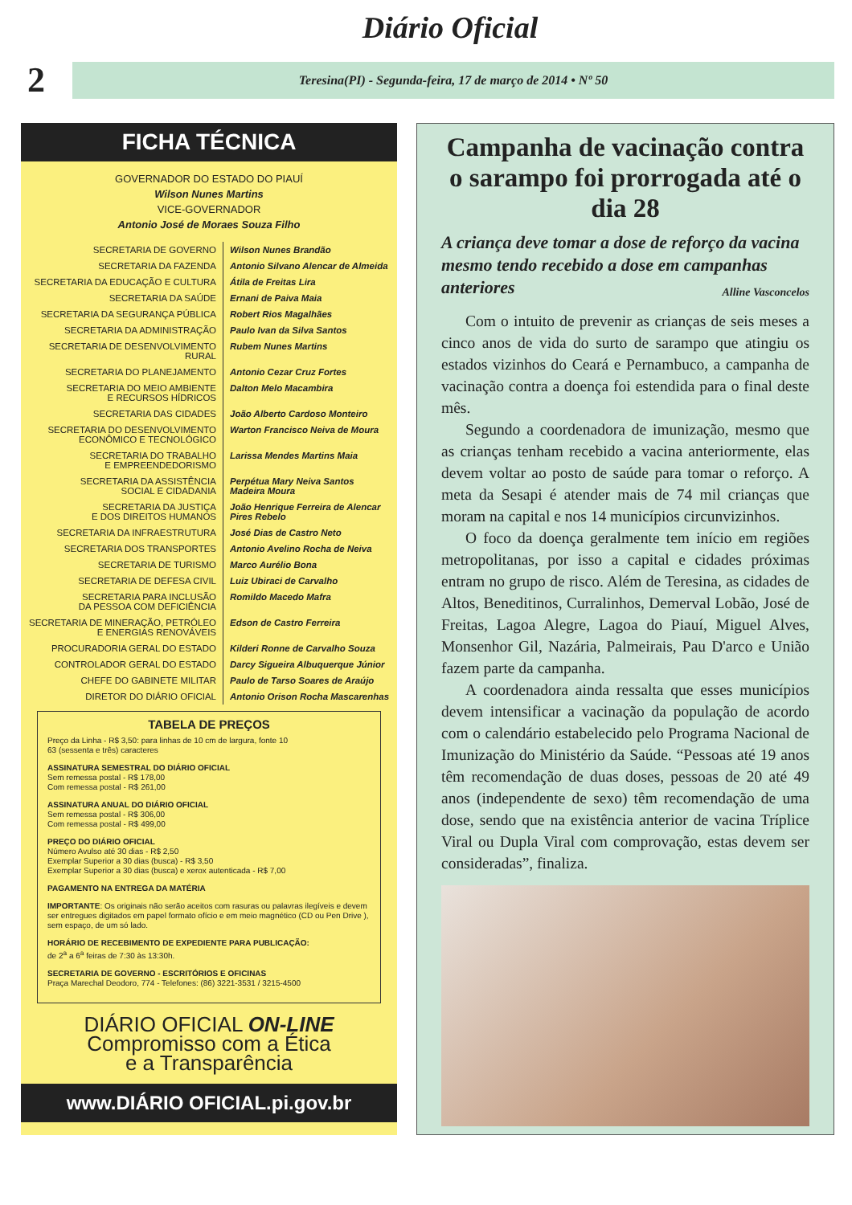Diário Oficial
2
Teresina(PI) - Segunda-feira, 17 de março de 2014 • Nº 50
FICHA TÉCNICA
GOVERNADOR DO ESTADO DO PIAUÍ
Wilson Nunes Martins
VICE-GOVERNADOR
Antonio José de Moraes Souza Filho
| SECRETARIA DE GOVERNO | Wilson Nunes Brandão |
| SECRETARIA DA FAZENDA | Antonio Silvano Alencar de Almeida |
| SECRETARIA DA EDUCAÇÃO E CULTURA | Átila de Freitas Lira |
| SECRETARIA DA SAÚDE | Ernani de Paiva Maia |
| SECRETARIA DA SEGURANÇA PÚBLICA | Robert Rios Magalhães |
| SECRETARIA DA ADMINISTRAÇÃO | Paulo Ivan da Silva Santos |
| SECRETARIA DE DESENVOLVIMENTO RURAL | Rubem Nunes Martins |
| SECRETARIA DO PLANEJAMENTO | Antonio Cezar Cruz Fortes |
| SECRETARIA DO MEIO AMBIENTE E RECURSOS HÍDRICOS | Dalton Melo Macambira |
| SECRETARIA DAS CIDADES | João Alberto Cardoso Monteiro |
| SECRETARIA DO DESENVOLVIMENTO ECONÔMICO E TECNOLÓGICO | Warton Francisco Neiva de Moura |
| SECRETARIA DO TRABALHO E EMPREENDEDORISMO | Larissa Mendes Martins Maia |
| SECRETARIA DA ASSISTÊNCIA SOCIAL E CIDADANIA | Perpétua Mary Neiva Santos Madeira Moura |
| SECRETARIA DA JUSTIÇA E DOS DIREITOS HUMANOS | João Henrique Ferreira de Alencar Pires Rebelo |
| SECRETARIA DA INFRAESTRUTURA | José Dias de Castro Neto |
| SECRETARIA DOS TRANSPORTES | Antonio Avelino Rocha de Neiva |
| SECRETARIA DE TURISMO | Marco Aurélio Bona |
| SECRETARIA DE DEFESA CIVIL | Luiz Ubiraci de Carvalho |
| SECRETARIA PARA INCLUSÃO DA PESSOA COM DEFICIÊNCIA | Romildo Macedo Mafra |
| SECRETARIA DE MINERAÇÃO, PETRÓLEO E ENERGIAS RENOVÁVEIS | Edson de Castro Ferreira |
| PROCURADORIA GERAL DO ESTADO | Kilderi Ronne de Carvalho Souza |
| CONTROLADOR GERAL DO ESTADO | Darcy Sigueira Albuquerque Júnior |
| CHEFE DO GABINETE MILITAR | Paulo de Tarso Soares de Araújo |
| DIRETOR DO DIÁRIO OFICIAL | Antonio Orison Rocha Mascarenhas |
TABELA DE PREÇOS
Preço da Linha - R$ 3,50: para linhas de 10 cm de largura, fonte 10
63 (sessenta e três) caracteres
ASSINATURA SEMESTRAL DO DIÁRIO OFICIAL
Sem remessa postal - R$ 178,00
Com remessa postal - R$ 261,00
ASSINATURA ANUAL DO DIÁRIO OFICIAL
Sem remessa postal - R$ 306,00
Com remessa postal - R$ 499,00
PREÇO DO DIÁRIO OFICIAL
Número Avulso até 30 dias - R$ 2,50
Exemplar Superior a 30 dias (busca) - R$ 3,50
Exemplar Superior a 30 dias (busca) e xerox autenticada - R$ 7,00
PAGAMENTO NA ENTREGA DA MATÉRIA
IMPORTANTE: Os originais não serão aceitos com rasuras ou palavras ilegíveis e devem ser entregues digitados em papel formato ofício e em meio magnético (CD ou Pen Drive ), sem espaço, de um só lado.
HORÁRIO DE RECEBIMENTO DE EXPEDIENTE PARA PUBLICAÇÃO:
de 2<sup>a</sup> a 6<sup>a</sup> feiras de 7:30 às 13:30h.
SECRETARIA DE GOVERNO - ESCRITÓRIOS E OFICINAS
Praça Marechal Deodoro, 774 - Telefones: (86) 3221-3531 / 3215-4500
DIÁRIO OFICIAL ON-LINE
Compromisso com a Ética
e a Transparência
www.DIÁRIO OFICIAL.pi.gov.br
Campanha de vacinação contra o sarampo foi prorrogada até o dia 28
A criança deve tomar a dose de reforço da vacina mesmo tendo recebido a dose em campanhas anteriores Alline Vasconcelos
Com o intuito de prevenir as crianças de seis meses a cinco anos de vida do surto de sarampo que atingiu os estados vizinhos do Ceará e Pernambuco, a campanha de vacinação contra a doença foi estendida para o final deste mês.
Segundo a coordenadora de imunização, mesmo que as crianças tenham recebido a vacina anteriormente, elas devem voltar ao posto de saúde para tomar o reforço. A meta da Sesapi é atender mais de 74 mil crianças que moram na capital e nos 14 municípios circunvizinhos.
O foco da doença geralmente tem início em regiões metropolitanas, por isso a capital e cidades próximas entram no grupo de risco. Além de Teresina, as cidades de Altos, Beneditinos, Curralinhos, Demerval Lobão, José de Freitas, Lagoa Alegre, Lagoa do Piauí, Miguel Alves, Monsenhor Gil, Nazária, Palmeirais, Pau D'arco e União fazem parte da campanha.
A coordenadora ainda ressalta que esses municípios devem intensificar a vacinação da população de acordo com o calendário estabelecido pelo Programa Nacional de Imunização do Ministério da Saúde. “Pessoas até 19 anos têm recomendação de duas doses, pessoas de 20 até 49 anos (independente de sexo) têm recomendação de uma dose, sendo que na existência anterior de vacina Tríplice Viral ou Dupla Viral com comprovação, estas devem ser consideradas”, finaliza.